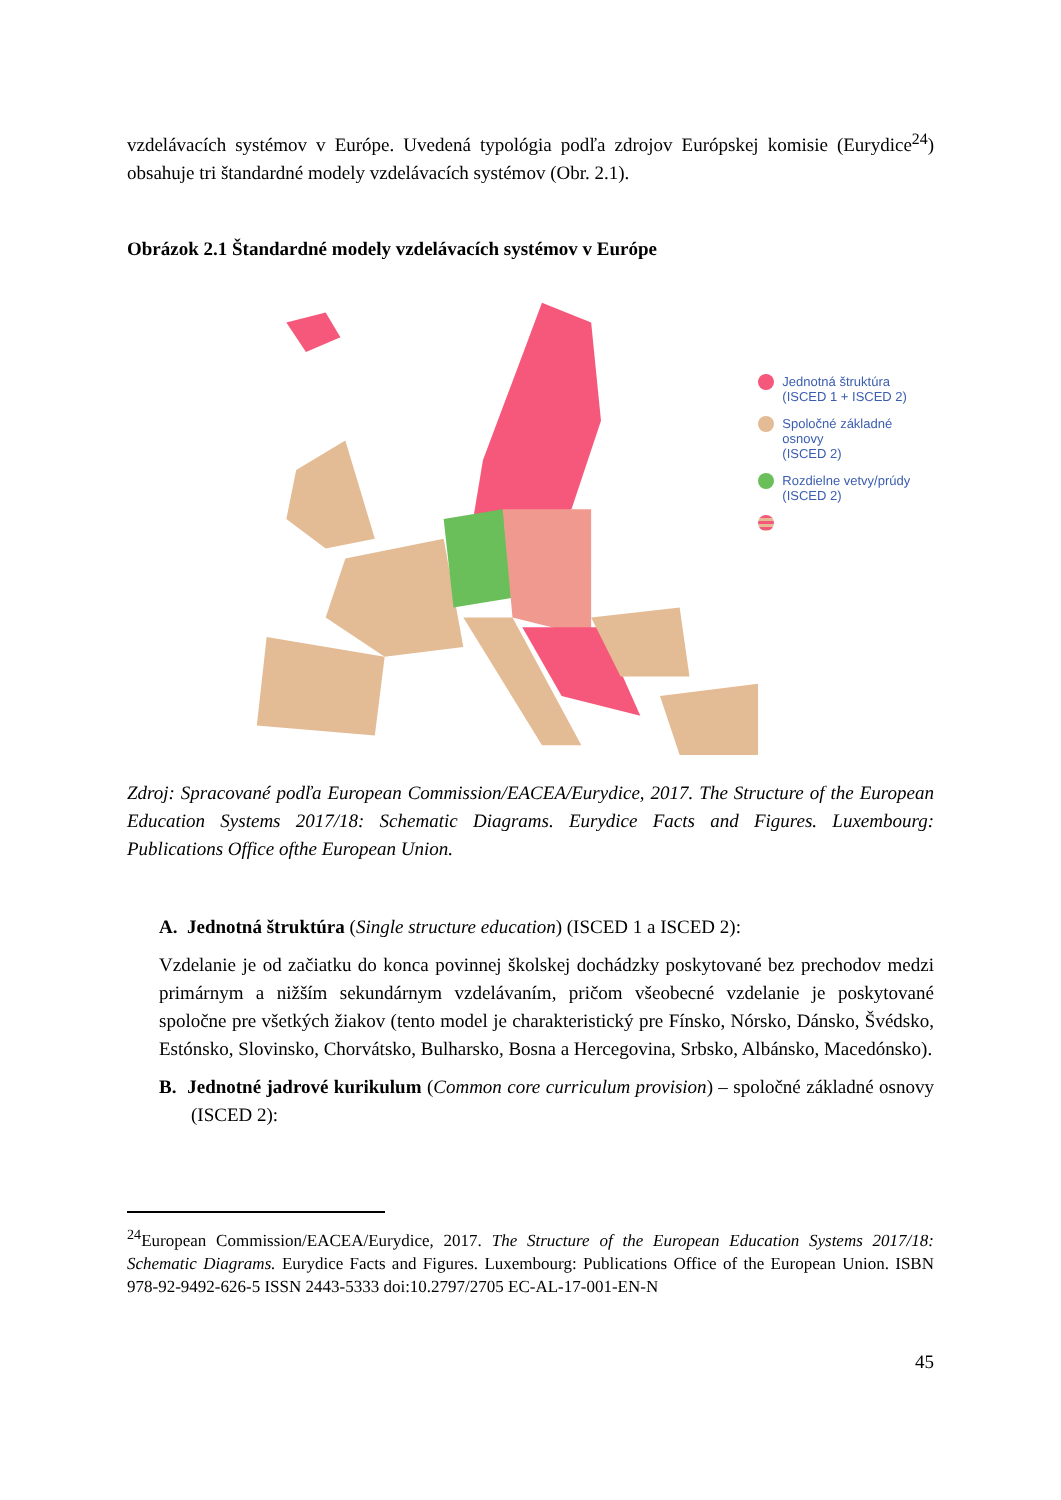vzdelávacích systémov v Európe. Uvedená typológia podľa zdrojov Európskej komisie (Eurydice<sup>24</sup>) obsahuje tri štandardné modely vzdelávacích systémov (Obr. 2.1).
Obrázok 2.1 Štandardné modely vzdelávacích systémov v Európe
Jednotná štruktúra
(ISCED 1 + ISCED 2)
Spoločné základné osnovy
(ISCED 2)
Rozdielne vetvy/prúdy
(ISCED 2)
Zdroj: Spracované podľa European Commission/EACEA/Eurydice, 2017. The Structure of the European Education Systems 2017/18: Schematic Diagrams. Eurydice Facts and Figures. Luxembourg: Publications Office ofthe European Union.
A. Jednotná štruktúra (Single structure education) (ISCED 1 a ISCED 2):
Vzdelanie je od začiatku do konca povinnej školskej dochádzky poskytované bez prechodov medzi primárnym a nižším sekundárnym vzdelávaním, pričom všeobecné vzdelanie je poskytované spoločne pre všetkých žiakov (tento model je charakteristický pre Fínsko, Nórsko, Dánsko, Švédsko, Estónsko, Slovinsko, Chorvátsko, Bulharsko, Bosna a Hercegovina, Srbsko, Albánsko, Macedónsko).
B. Jednotné jadrové kurikulum (Common core curriculum provision) – spoločné základné osnovy (ISCED 2):
<sup>24</sup> European Commission/EACEA/Eurydice, 2017. The Structure of the European Education Systems 2017/18: Schematic Diagrams. Eurydice Facts and Figures. Luxembourg: Publications Office of the European Union. ISBN 978-92-9492-626-5 ISSN 2443-5333 doi:10.2797/2705 EC-AL-17-001-EN-N
45